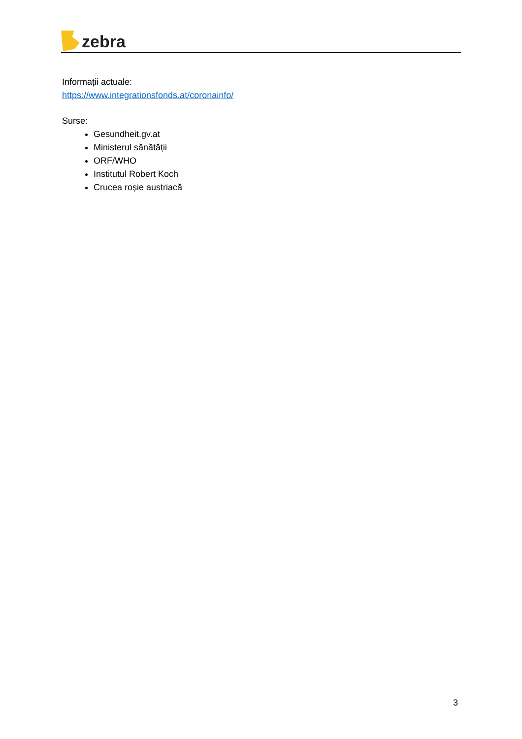zebra
Informații actuale:
https://www.integrationsfonds.at/coronainfo/
Surse:
Gesundheit.gv.at
Ministerul sănătății
ORF/WHO
Institutul Robert Koch
Crucea roșie austriacă
3